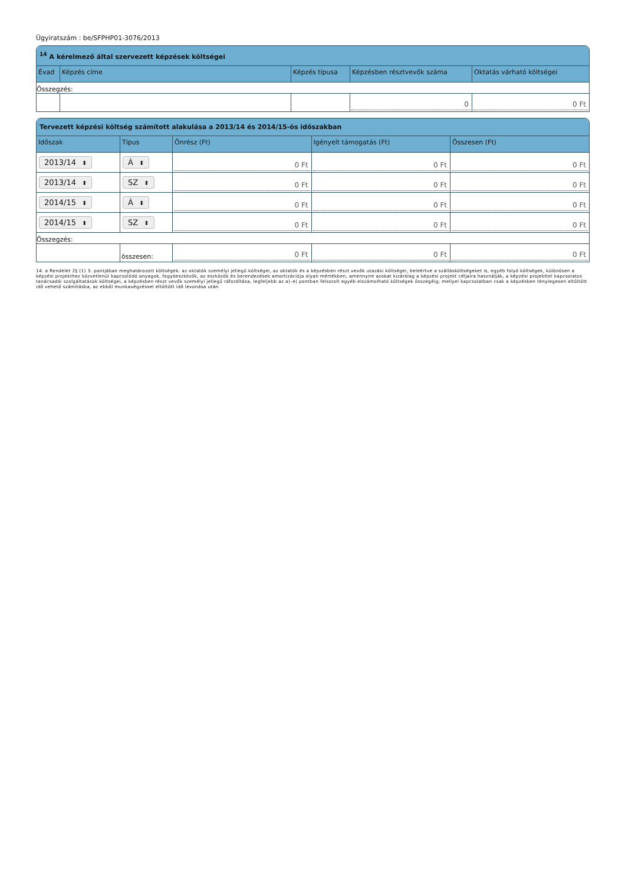Ügyiratszám : be/SFPHP01-3076/2013
<sup>14</sup> A kérelmező által szervezett képzések költségei
| Évad | Képzés címe | Képzés típusa | Képzésben résztvevők száma | Oktatás várható költségei |
| --- | --- | --- | --- | --- |
| Összegzés: | | | | |
| | | | 0 | 0 Ft |
Tervezett képzési költség számított alakulása a 2013/14 és 2014/15-ös időszakban
| Időszak | Típus | Önrész (Ft) | Igényelt támogatás (Ft) | Összesen (Ft) |
| --- | --- | --- | --- | --- |
| 2013/14 ⬍ | Á ⬍ | 0 Ft | 0 Ft | 0 Ft |
| 2013/14 ⬍ | SZ ⬍ | 0 Ft | 0 Ft | 0 Ft |
| 2014/15 ⬍ | Á ⬍ | 0 Ft | 0 Ft | 0 Ft |
| 2014/15 ⬍ | SZ ⬍ | 0 Ft | 0 Ft | 0 Ft |
| Összegzés: | | | | |
| | összesen: | 0 Ft | 0 Ft | 0 Ft |
14. a Rendelet 2§ (1) 3. pontjában meghatározott költségek: az oktatók személyi jellegű költségei, az oktatók és a képzésben részt vevők utazási költségei, beleértve a szállásköltségeket is, egyéb folyó költségek, különösen a képzési projekthez közvetlenül kapcsolódó anyagok, fogyóeszközök, az eszközök és berendezések amortizációja olyan mértékben, amennyire azokat kizárólag a képzési projekt céljaira használják, a képzési projekttel kapcsolatos tanácsadói szolgáltatások költségei, a képzésben részt vevők személyi jellegű ráfordítása, legfeljebb az a)–e) pontban felsorolt egyéb elszámolható költségek összegéig; mellyel kapcsolatban csak a képzésben ténylegesen eltöltött idő vehető számításba, az ebből munkavégzéssel eltöltött idő levonása után